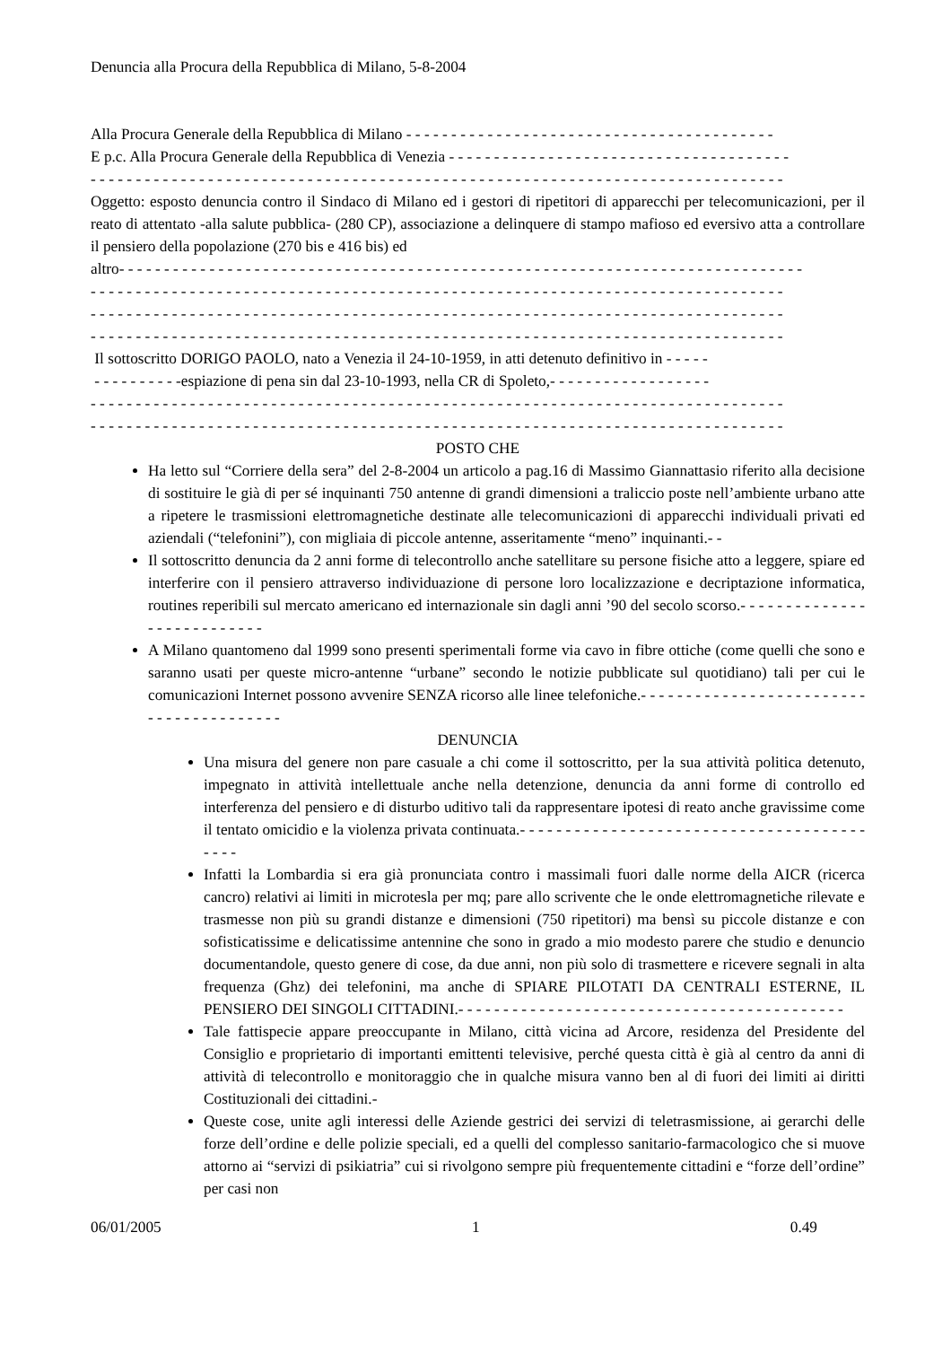Denuncia alla Procura della Repubblica di Milano, 5-8-2004
Alla Procura Generale della Repubblica di Milano - - - - - - - - - - - - - - - - - - - - - - - - - - - - - - - - - - - - - - - - -
E p.c. Alla Procura Generale della Repubblica di Venezia - - - - - - - - - - - - - - - - - - - - - - - - - - - - - - - - - - - - - -
- - - - - - - - - - - - - - - - - - - - - - - - - - - - - - - - - - - - - - - - - - - - - - - - - - - - - - - - - - - - - - - - - - - - - - - - - - - - -
Oggetto: esposto denuncia contro il Sindaco di Milano ed i gestori di ripetitori di apparecchi per telecomunicazioni, per il reato di attentato -alla salute pubblica- (280 CP), associazione a delinquere di stampo mafioso ed eversivo atta a controllare il pensiero della popolazione (270 bis e 416 bis) ed
altro- - - - - - - - - - - - - - - - - - - - - - - - - - - - - - - - - - - - - - - - - - - - - - - - - - - - - - - - - - - - - - - - - - - - - - - - - - - -
- - - - - - - - - - - - - - - - - - - - - - - - - - - - - - - - - - - - - - - - - - - - - - - - - - - - - - - - - - - - - - - - - - - - - - - - - - - - -
- - - - - - - - - - - - - - - - - - - - - - - - - - - - - - - - - - - - - - - - - - - - - - - - - - - - - - - - - - - - - - - - - - - - - - - - - - - - -
- - - - - - - - - - - - - - - - - - - - - - - - - - - - - - - - - - - - - - - - - - - - - - - - - - - - - - - - - - - - - - - - - - - - - - - - - - - - -
Il sottoscritto DORIGO PAOLO, nato a Venezia il 24-10-1959, in atti detenuto definitivo in - - - - -
- - - - - - - - - -espiazione di pena sin dal 23-10-1993, nella CR di Spoleto,- - - - - - - - - - - - - - - - - -
- - - - - - - - - - - - - - - - - - - - - - - - - - - - - - - - - - - - - - - - - - - - - - - - - - - - - - - - - - - - - - - - - - - - - - - - - - - - -
- - - - - - - - - - - - - - - - - - - - - - - - - - - - - - - - - - - - - - - - - - - - - - - - - - - - - - - - - - - - - - - - - - - - - - - - - - - - -
POSTO CHE
Ha letto sul “Corriere della sera” del 2-8-2004 un articolo a pag.16 di Massimo Giannattasio riferito alla decisione di sostituire le già di per sé inquinanti 750 antenne di grandi dimensioni a traliccio poste nell’ambiente urbano atte a ripetere le trasmissioni elettromagnetiche destinate alle telecomunicazioni di apparecchi individuali privati ed aziendali (“telefonini”), con migliaia di piccole antenne, asseritamente “meno” inquinanti.- -
Il sottoscritto denuncia da 2 anni forme di telecontrollo anche satellitare su persone fisiche atto a leggere, spiare ed interferire con il pensiero attraverso individuazione di persone loro localizzazione e decriptazione informatica, routines reperibili sul mercato americano ed internazionale sin dagli anni ’90 del secolo scorso.- - - - - - - - - - - - - - - - - - - - - - - - - - -
A Milano quantomeno dal 1999 sono presenti sperimentali forme via cavo in fibre ottiche (come quelli che sono e saranno usati per queste micro-antenne “urbane” secondo le notizie pubblicate sul quotidiano) tali per cui le comunicazioni Internet possono avvenire SENZA ricorso alle linee telefoniche.- - - - - - - - - - - - - - - - - - - - - - - - - - - - - - - - - - - - - - - -
DENUNCIA
Una misura del genere non pare casuale a chi come il sottoscritto, per la sua attività politica detenuto, impegnato in attività intellettuale anche nella detenzione, denuncia da anni forme di controllo ed interferenza del pensiero e di disturbo uditivo tali da rappresentare ipotesi di reato anche gravissime come il tentato omicidio e la violenza privata continuata.- - - - - - - - - - - - - - - - - - - - - - - - - - - - - - - - - - - - - - - - - -
Infatti la Lombardia si era già pronunciata contro i massimali fuori dalle norme della AICR (ricerca cancro) relativi ai limiti in microtesla per mq; pare allo scrivente che le onde elettromagnetiche rilevate e trasmesse non più su grandi distanze e dimensioni (750 ripetitori) ma bensì su piccole distanze e con sofisticatissime e delicatissime antennine che sono in grado a mio modesto parere che studio e denuncio documentandole, questo genere di cose, da due anni, non più solo di trasmettere e ricevere segnali in alta frequenza (Ghz) dei telefonini, ma anche di SPIARE PILOTATI DA CENTRALI ESTERNE, IL PENSIERO DEI SINGOLI CITTADINI.- - - - - - - - - - - - - - - - - - - - - - - - - - - - - - - - - - - - - - - - - - -
Tale fattispecie appare preoccupante in Milano, città vicina ad Arcore, residenza del Presidente del Consiglio e proprietario di importanti emittenti televisive, perché questa città è già al centro da anni di attività di telecontrollo e monitoraggio che in qualche misura vanno ben al di fuori dei limiti ai diritti Costituzionali dei cittadini.-
Queste cose, unite agli interessi delle Aziende gestrici dei servizi di teletrasmissione, ai gerarchi delle forze dell’ordine e delle polizie speciali, ed a quelli del complesso sanitario-farmacologico che si muove attorno ai “servizi di psikiatria” cui si rivolgono sempre più frequentemente cittadini e “forze dell’ordine” per casi non
06/01/2005 1 0.49